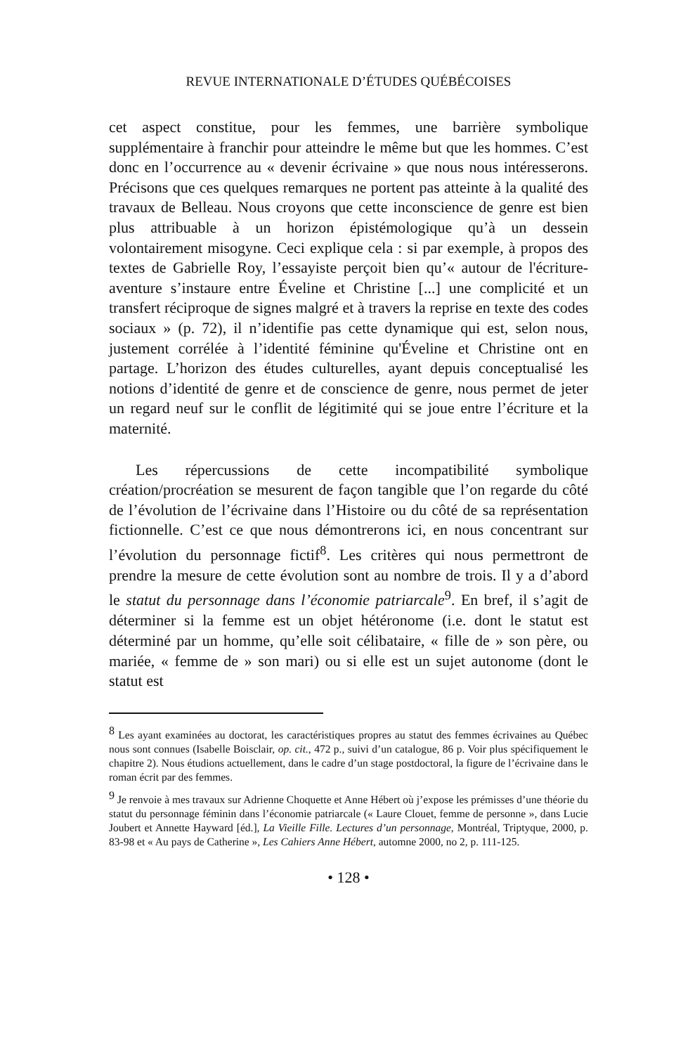REVUE INTERNATIONALE D’ÉTUDES QUÉBÉCOISES
cet aspect constitue, pour les femmes, une barrière symbolique supplémentaire à franchir pour atteindre le même but que les hommes. C’est donc en l’occurrence au « devenir écrivaine » que nous nous intéresserons. Précisons que ces quelques remarques ne portent pas atteinte à la qualité des travaux de Belleau. Nous croyons que cette inconscience de genre est bien plus attribuable à un horizon épistémologique qu’à un dessein volontairement misogyne. Ceci explique cela : si par exemple, à propos des textes de Gabrielle Roy, l’essayiste perçoit bien qu’« autour de l'écriture-aventure s’instaure entre Éveline et Christine [...] une complicité et un transfert réciproque de signes malgré et à travers la reprise en texte des codes sociaux » (p. 72), il n’identifie pas cette dynamique qui est, selon nous, justement corrélée à l’identité féminine qu'Éveline et Christine ont en partage. L’horizon des études culturelles, ayant depuis conceptualisé les notions d’identité de genre et de conscience de genre, nous permet de jeter un regard neuf sur le conflit de légitimité qui se joue entre l’écriture et la maternité.
Les répercussions de cette incompatibilité symbolique création/procréation se mesurent de façon tangible que l’on regarde du côté de l’évolution de l’écrivaine dans l’Histoire ou du côté de sa représentation fictionnelle. C’est ce que nous démontrerons ici, en nous concentrant sur l’évolution du personnage fictif<sup>8</sup>. Les critères qui nous permettront de prendre la mesure de cette évolution sont au nombre de trois. Il y a d’abord le statut du personnage dans l’économie patriarcale<sup>9</sup>. En bref, il s’agit de déterminer si la femme est un objet hétéronome (i.e. dont le statut est déterminé par un homme, qu’elle soit célibataire, « fille de » son père, ou mariée, « femme de » son mari) ou si elle est un sujet autonome (dont le statut est
<sup>8</sup> Les ayant examinées au doctorat, les caractéristiques propres au statut des femmes écrivaines au Québec nous sont connues (Isabelle Boisclair, op. cit., 472 p., suivi d’un catalogue, 86 p. Voir plus spécifiquement le chapitre 2). Nous étudions actuellement, dans le cadre d’un stage postdoctoral, la figure de l’écrivaine dans le roman écrit par des femmes.
<sup>9</sup> Je renvoie à mes travaux sur Adrienne Choquette et Anne Hébert où j’expose les prémisses d’une théorie du statut du personnage féminin dans l’économie patriarcale (« Laure Clouet, femme de personne », dans Lucie Joubert et Annette Hayward [éd.], La Vieille Fille. Lectures d’un personnage, Montréal, Triptyque, 2000, p. 83-98 et « Au pays de Catherine », Les Cahiers Anne Hébert, automne 2000, no 2, p. 111-125.
• 128 •